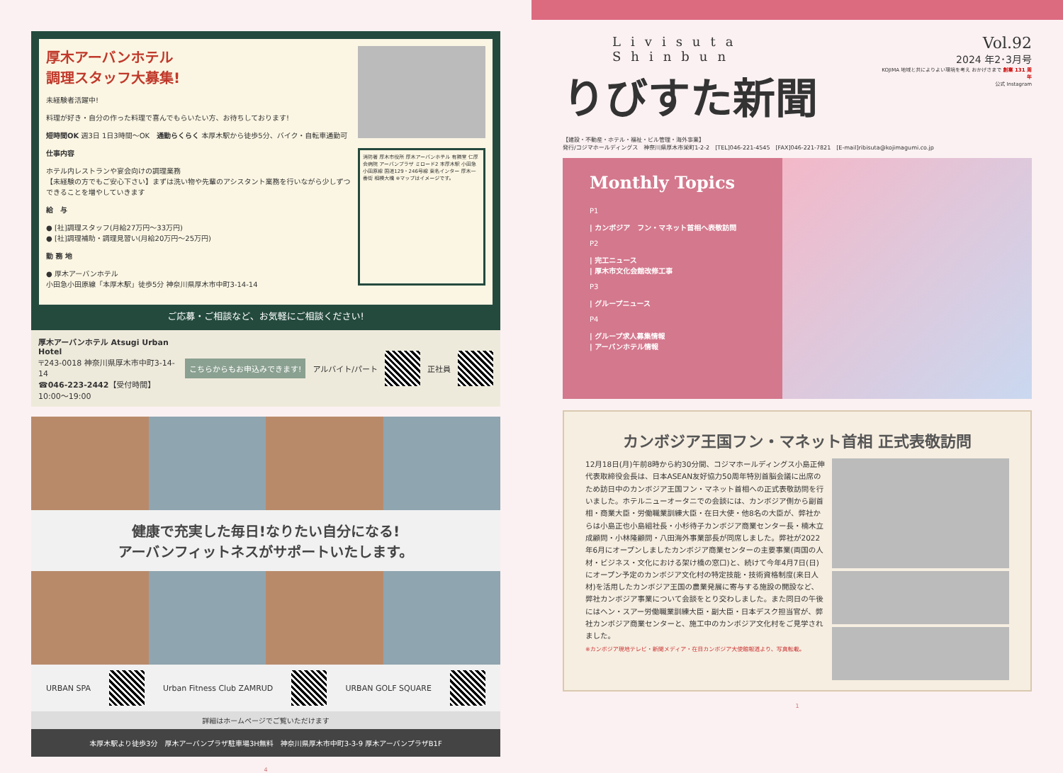厚木アーバンホテル
調理スタッフ大募集!
未経験者活躍中!
料理が好き・自分の作った料理で喜んでもらいたい方、お待ちしております!
短時間OK 週3日 1日3時間〜OK　通勤らくらく 本厚木駅から徒歩5分、バイク・自転車通勤可
仕事内容
ホテル内レストランや宴会向けの調理業務
【未経験の方でもご安心下さい】まずは洗い物や先輩のアシスタント業務を行いながら少しずつできることを増やしていきます
給　与
● [社]調理スタッフ(月給27万円〜33万円)
● [社]調理補助・調理見習い(月給20万円〜25万円)
勤 務 地
● 厚木アーバンホテル
小田急小田原線「本厚木駅」徒歩5分 神奈川県厚木市中町3-14-14
消防署 厚木市役所 厚木アーバンホテル 有隣堂 仁厚会病院 アーバンプラザ ミロード2 本厚木駅 小田急小田原線 国道129・246号線 東名インター 厚木一番街 相模大橋 ※マップはイメージです。
ご応募・ご相談など、お気軽にご相談ください!
厚木アーバンホテル Atsugi Urban Hotel
〒243-0018 神奈川県厚木市中町3-14-14
☎046-223-2442【受付時間】10:00〜19:00
こちらからもお申込みできます!
アルバイト/パート 正社員
健康で充実した毎日!なりたい自分になる!
アーバンフィットネスがサポートいたします。
URBAN SPA Urban Fitness Club ZAMRUD URBAN GOLF SQUARE
詳細はホームページでご覧いただけます
本厚木駅より徒歩3分　厚木アーバンプラザ駐車場3H無料　神奈川県厚木市中町3-3-9 厚木アーバンプラザB1F
4
Livisuta Shinbun
りびすた新聞
Vol.92
2024 年2･3月号
KOJIMA 地域と共によりよい環境を考え おかげさまで 創業 131 周年
公式 Instagram
【建設・不動産・ホテル・福祉・ビル管理・海外事業】
発行/コジマホールディングス　神奈川県厚木市栄町1-2-2　[TEL]046-221-4545　[FAX]046-221-7821　[E-mail]ribisuta@kojimagumi.co.jp
Monthly Topics
P1
| カンボジア　フン・マネット首相へ表敬訪問
P2
| 完工ニュース
| 厚木市文化会館改修工事
P3
| グループニュース
P4
| グループ求人募集情報
| アーバンホテル情報
カンボジア王国フン・マネット首相 正式表敬訪問
12月18日(月)午前8時から約30分間、コジマホールディングス小島正伸代表取締役会長は、日本ASEAN友好協力50周年特別首脳会議に出席のため訪日中のカンボジア王国フン・マネット首相への正式表敬訪問を行いました。ホテルニューオータニでの会談には、カンボジア側から副首相・商業大臣・労働職業訓練大臣・在日大使・他8名の大臣が、弊社からは小島正也小島組社長・小杉待子カンボジア商業センター長・楠木立成顧問・小林隆顧問・八田海外事業部長が同席しました。弊社が2022年6月にオープンしましたカンボジア商業センターの主要事業(両国の人材・ビジネス・文化における架け橋の窓口)と、続けて今年4月7日(日)にオープン予定のカンボジア文化村の特定技能・技術資格制度(来日人材)を活用したカンボジア王国の農業発展に寄与する施設の開設など、弊社カンボジア事業について会談をとり交わしました。また同日の午後にはヘン・スアー労働職業訓練大臣・副大臣・日本デスク担当官が、弊社カンボジア商業センターと、施工中のカンボジア文化村をご見学されました。
※カンボジア現地テレビ・新聞メディア・在日カンボジア大使館報道より、写真転載。
1